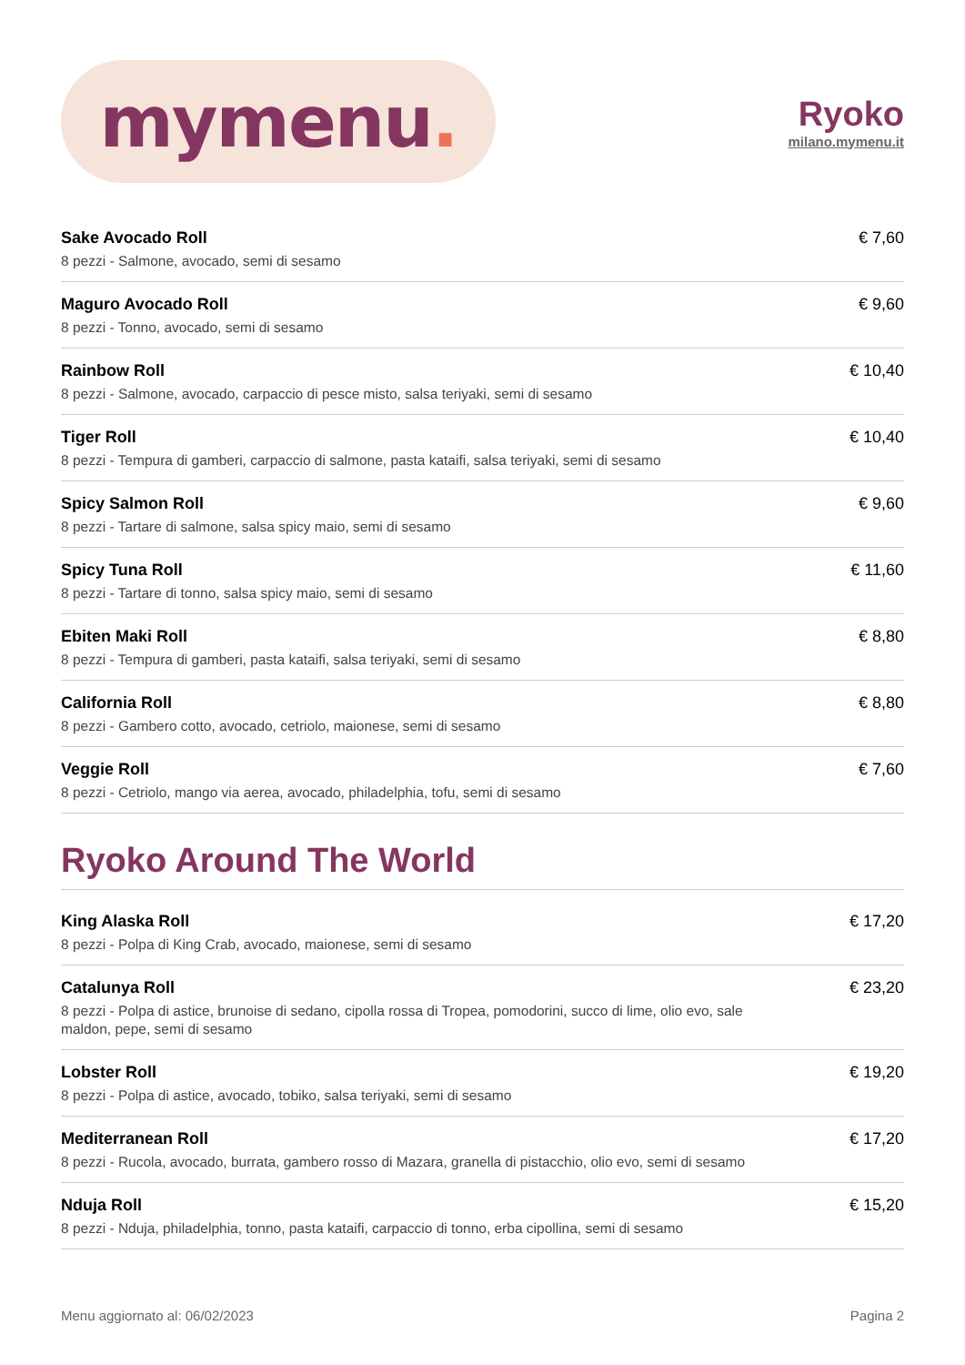mymenu.
Ryoko
milano.mymenu.it
Sake Avocado Roll
8 pezzi - Salmone, avocado, semi di sesamo
€ 7,60
Maguro Avocado Roll
8 pezzi - Tonno, avocado, semi di sesamo
€ 9,60
Rainbow Roll
8 pezzi - Salmone, avocado, carpaccio di pesce misto, salsa teriyaki, semi di sesamo
€ 10,40
Tiger Roll
8 pezzi - Tempura di gamberi, carpaccio di salmone, pasta kataifi, salsa teriyaki, semi di sesamo
€ 10,40
Spicy Salmon Roll
8 pezzi - Tartare di salmone, salsa spicy maio, semi di sesamo
€ 9,60
Spicy Tuna Roll
8 pezzi - Tartare di tonno, salsa spicy maio, semi di sesamo
€ 11,60
Ebiten Maki Roll
8 pezzi - Tempura di gamberi, pasta kataifi, salsa teriyaki, semi di sesamo
€ 8,80
California Roll
8 pezzi - Gambero cotto, avocado, cetriolo, maionese, semi di sesamo
€ 8,80
Veggie Roll
8 pezzi - Cetriolo, mango via aerea, avocado, philadelphia, tofu, semi di sesamo
€ 7,60
Ryoko Around The World
King Alaska Roll
8 pezzi - Polpa di King Crab, avocado, maionese, semi di sesamo
€ 17,20
Catalunya Roll
8 pezzi - Polpa di astice, brunoise di sedano, cipolla rossa di Tropea, pomodorini, succo di lime, olio evo, sale maldon, pepe, semi di sesamo
€ 23,20
Lobster Roll
8 pezzi - Polpa di astice, avocado, tobiko, salsa teriyaki, semi di sesamo
€ 19,20
Mediterranean Roll
8 pezzi - Rucola, avocado, burrata, gambero rosso di Mazara, granella di pistacchio, olio evo, semi di sesamo
€ 17,20
Nduja Roll
8 pezzi - Nduja, philadelphia, tonno, pasta kataifi, carpaccio di tonno, erba cipollina, semi di sesamo
€ 15,20
Menu aggiornato al: 06/02/2023 Pagina 2